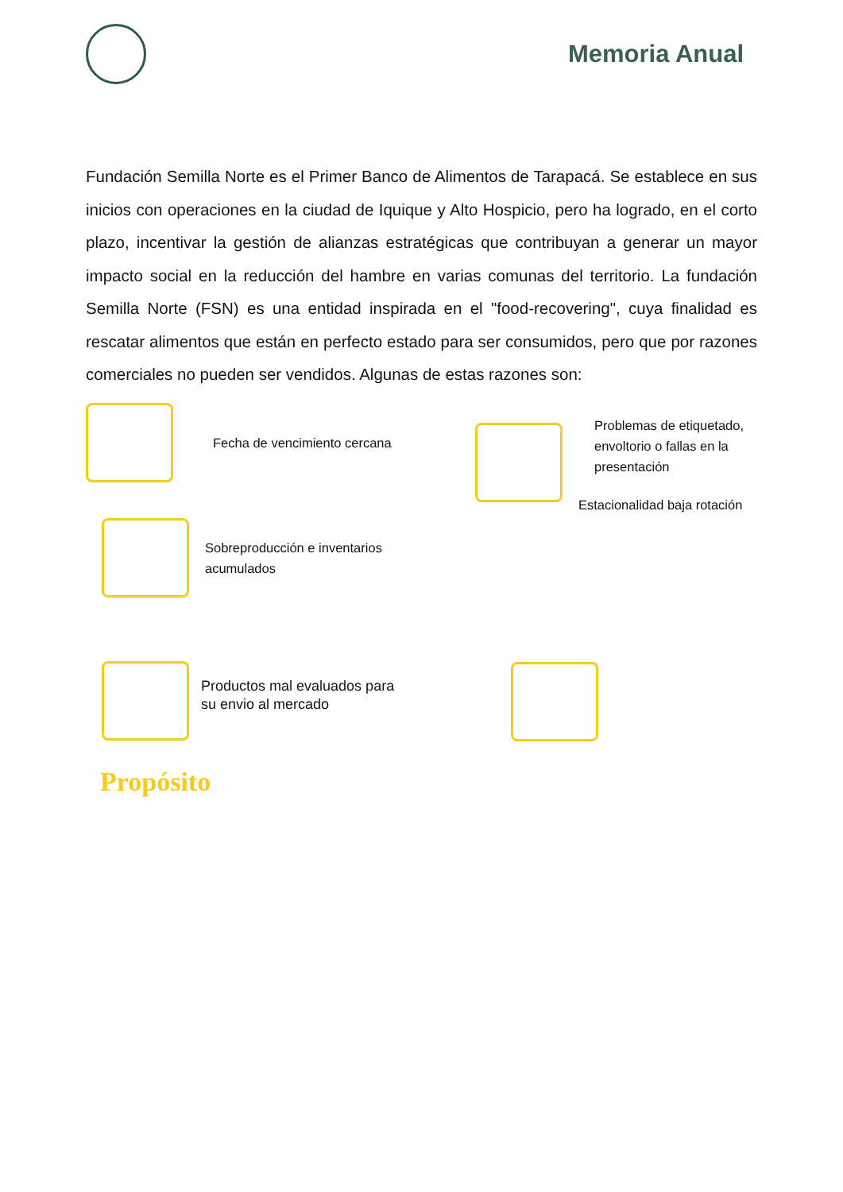Memoria Anual
Fundación Semilla Norte es el Primer Banco de Alimentos de Tarapacá. Se establece en sus inicios con operaciones en la ciudad de Iquique y Alto Hospicio, pero ha logrado, en el corto plazo, incentivar la gestión de alianzas estratégicas que contribuyan a generar un mayor impacto social en la reducción del hambre en varias comunas del territorio. La fundación Semilla Norte (FSN) es una entidad inspirada en el "food-recovering", cuya finalidad es rescatar alimentos que están en perfecto estado para ser consumidos, pero que por razones comerciales no pueden ser vendidos. Algunas de estas razones son:
Fecha de vencimiento cercana
Sobreproducción e inventarios
acumulados
Productos mal evaluados para
su envio al mercado
Problemas de etiquetado,
envoltorio o fallas en la
presentación
Estacionalidad baja rotación
Propósito